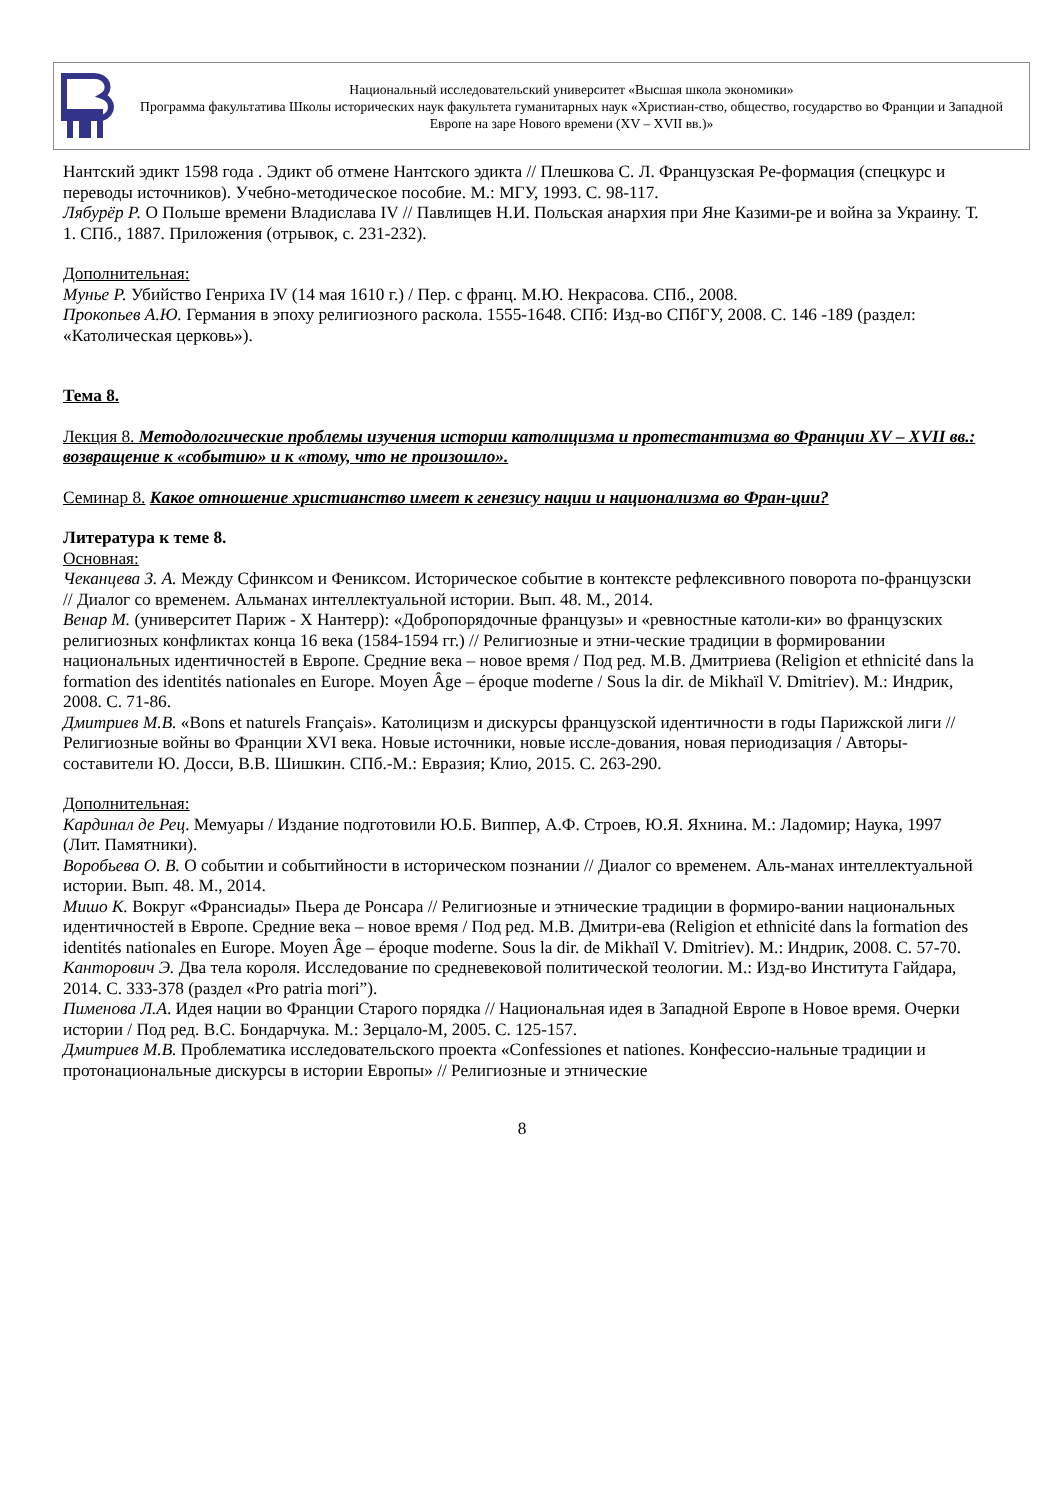Национальный исследовательский университет «Высшая школа экономики»
Программа факультатива Школы исторических наук факультета гуманитарных наук «Христиан-ство, общество, государство во Франции и Западной Европе на заре Нового времени (XV – XVII вв.)»
Нантский эдикт 1598 года . Эдикт об отмене Нантского эдикта // Плешкова С. Л. Французская Ре-формация (спецкурс и переводы источников). Учебно-методическое пособие. М.: МГУ, 1993. С. 98-117.
Лябурёр Р. О Польше времени Владислава IV // Павлищев Н.И. Польская анархия при Яне Казими-ре и война за Украину. Т. 1. СПб., 1887. Приложения (отрывок, с. 231-232).
Дополнительная:
Мунье Р. Убийство Генриха IV (14 мая 1610 г.) / Пер. с франц. М.Ю. Некрасова. СПб., 2008.
Прокопьев А.Ю. Германия в эпоху религиозного раскола. 1555-1648. СПб: Изд-во СПбГУ, 2008. С. 146 -189 (раздел: «Католическая церковь»).
Тема 8.
Лекция 8. Методологические проблемы изучения истории католицизма и протестантизма во Франции XV – XVII вв.: возвращение к «событию» и к «тому, что не произошло».
Семинар 8. Какое отношение христианство имеет к генезису нации и национализма во Фран-ции?
Литература к теме 8.
Основная:
Чеканцева З. А. Между Сфинксом и Фениксом. Историческое событие в контексте рефлексивного поворота по-французски // Диалог со временем. Альманах интеллектуальной истории. Вып. 48. М., 2014.
Венар М. (университет Париж - X Нантерр): «Добропорядочные французы» и «ревностные католи-ки» во французских религиозных конфликтах конца 16 века (1584-1594 гг.) // Религиозные и этни-ческие традиции в формировании национальных идентичностей в Европе. Средние века – новое время / Под ред. М.В. Дмитриева (Religion et ethnicité dans la formation des identités nationales en Europe. Moyen Âge – époque moderne / Sous la dir. de Mikhaïl V. Dmitriev). М.: Индрик, 2008. С. 71-86.
Дмитриев М.В. «Bons et naturels Français». Католицизм и дискурсы французской идентичности в годы Парижской лиги // Религиозные войны во Франции XVI века. Новые источники, новые иссле-дования, новая периодизация / Авторы-составители Ю. Досси, В.В. Шишкин. СПб.-М.: Евразия; Клио, 2015. С. 263-290.
Дополнительная:
Кардинал де Рец. Мемуары / Издание подготовили Ю.Б. Виппер, А.Ф. Строев, Ю.Я. Яхнина. М.: Ладомир; Наука, 1997 (Лит. Памятники).
Воробьева О. В. О событии и событийности в историческом познании // Диалог со временем. Аль-манах интеллектуальной истории. Вып. 48. М., 2014.
Мишо К. Вокруг «Франсиады» Пьера де Ронсара // Религиозные и этнические традиции в формиро-вании национальных идентичностей в Европе. Средние века – новое время / Под ред. М.В. Дмитри-ева (Religion et ethnicité dans la formation des identités nationales en Europe. Moyen Âge – époque moderne. Sous la dir. de Mikhaïl V. Dmitriev). М.: Индрик, 2008. С. 57-70.
Канторович Э. Два тела короля. Исследование по средневековой политической теологии. М.: Изд-во Института Гайдара, 2014. С. 333-378 (раздел «Pro patria mori”).
Пименова Л.А. Идея нации во Франции Старого порядка // Национальная идея в Западной Европе в Новое время. Очерки истории / Под ред. В.С. Бондарчука. М.: Зерцало-М, 2005. С. 125-157.
Дмитриев М.В. Проблематика исследовательского проекта «Confessiones et nationes. Конфессио-нальные традиции и протонациональные дискурсы в истории Европы» // Религиозные и этнические
8